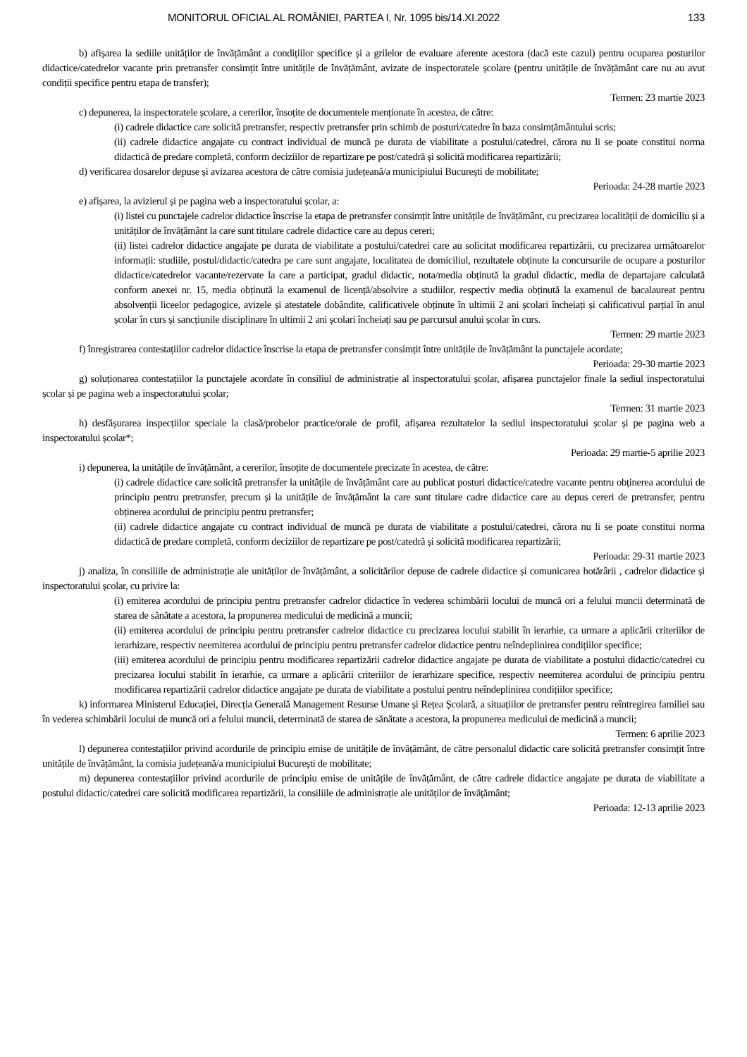MONITORUL OFICIAL AL ROMÂNIEI, PARTEA I, Nr. 1095 bis/14.XI.2022 133
b) afișarea la sediile unităților de învățământ a condițiilor specifice și a grilelor de evaluare aferente acestora (dacă este cazul) pentru ocuparea posturilor didactice/catedrelor vacante prin pretransfer consimțit între unitățile de învățământ, avizate de inspectoratele școlare (pentru unitățile de învățământ care nu au avut condiții specifice pentru etapa de transfer);
Termen: 23 martie 2023
c) depunerea, la inspectoratele școlare, a cererilor, însoțite de documentele menționate în acestea, de către:
(i) cadrele didactice care solicită pretransfer, respectiv pretransfer prin schimb de posturi/catedre în baza consimțământului scris;
(ii) cadrele didactice angajate cu contract individual de muncă pe durata de viabilitate a postului/catedrei, cărora nu li se poate constitui norma didactică de predare completă, conform deciziilor de repartizare pe post/catedră și solicită modificarea repartizării;
d) verificarea dosarelor depuse și avizarea acestora de către comisia județeană/a municipiului București de mobilitate;
Perioada: 24-28 martie 2023
e) afișarea, la avizierul și pe pagina web a inspectoratului școlar, a:
(i) listei cu punctajele cadrelor didactice înscrise la etapa de pretransfer consimțit între unitățile de învățământ, cu precizarea localității de domiciliu și a unităților de învățământ la care sunt titulare cadrele didactice care au depus cereri;
(ii) listei cadrelor didactice angajate pe durata de viabilitate a postului/catedrei care au solicitat modificarea repartizării, cu precizarea următoarelor informații: studiile, postul/didactic/catedra pe care sunt angajate, localitatea de domiciliul, rezultatele obținute la concursurile de ocupare a posturilor didactice/catedrelor vacante/rezervate la care a participat, gradul didactic, nota/media obținută la gradul didactic, media de departajare calculată conform anexei nr. 15, media obținută la examenul de licență/absolvire a studiilor, respectiv media obținută la examenul de bacalaureat pentru absolvenții liceelor pedagogice, avizele și atestatele dobândite, calificativele obținute în ultimii 2 ani școlari încheiați și calificativul parțial în anul școlar în curs și sancțiunile disciplinare în ultimii 2 ani școlari încheiați sau pe parcursul anului școlar în curs.
Termen: 29 martie 2023
f) înregistrarea contestațiilor cadrelor didactice înscrise la etapa de pretransfer consimțit între unitățile de învățământ la punctajele acordate;
Perioada: 29-30 martie 2023
g) soluționarea contestațiilor la punctajele acordate în consiliul de administrație al inspectoratului școlar, afișarea punctajelor finale la sediul inspectoratului școlar și pe pagina web a inspectoratului școlar;
Termen: 31 martie 2023
h) desfășurarea inspecțiilor speciale la clasă/probelor practice/orale de profil, afișarea rezultatelor la sediul inspectoratului școlar și pe pagina web a inspectoratului școlar*;
Perioada: 29 martie-5 aprilie 2023
i) depunerea, la unitățile de învățământ, a cererilor, însoțite de documentele precizate în acestea, de către:
(i) cadrele didactice care solicită pretransfer la unitățile de învățământ care au publicat posturi didactice/catedre vacante pentru obținerea acordului de principiu pentru pretransfer, precum și la unitățile de învățământ la care sunt titulare cadre didactice care au depus cereri de pretransfer, pentru obținerea acordului de principiu pentru pretransfer;
(ii) cadrele didactice angajate cu contract individual de muncă pe durata de viabilitate a postului/catedrei, cărora nu li se poate constitui norma didactică de predare completă, conform deciziilor de repartizare pe post/catedră și solicită modificarea repartizării;
Perioada: 29-31 martie 2023
j) analiza, în consiliile de administrație ale unităților de învățământ, a solicitărilor depuse de cadrele didactice și comunicarea hotărârii , cadrelor didactice și inspectoratului școlar, cu privire la:
(i) emiterea acordului de principiu pentru pretransfer cadrelor didactice în vederea schimbării locului de muncă ori a felului muncii determinată de starea de sănătate a acestora, la propunerea medicului de medicină a muncii;
(ii) emiterea acordului de principiu pentru pretransfer cadrelor didactice cu precizarea locului stabilit în ierarhie, ca urmare a aplicării criteriilor de ierarhizare, respectiv neemiterea acordului de principiu pentru pretransfer cadrelor didactice pentru neîndeplinirea condițiilor specifice;
(iii) emiterea acordului de principiu pentru modificarea repartizării cadrelor didactice angajate pe durata de viabilitate a postului didactic/catedrei cu precizarea locului stabilit în ierarhie, ca urmare a aplicării criteriilor de ierarhizare specifice, respectiv neemiterea acordului de principiu pentru modificarea repartizării cadrelor didactice angajate pe durata de viabilitate a postului pentru neîndeplinirea condițiilor specifice;
k) informarea Ministerul Educației, Direcția Generală Management Resurse Umane și Rețea Școlară, a situațiilor de pretransfer pentru reîntregirea familiei sau în vederea schimbării locului de muncă ori a felului muncii, determinată de starea de sănătate a acestora, la propunerea medicului de medicină a muncii;
Termen: 6 aprilie 2023
l) depunerea contestațiilor privind acordurile de principiu emise de unitățile de învățământ, de către personalul didactic care solicită pretransfer consimțit între unitățile de învățământ, la comisia județeană/a municipiului București de mobilitate;
m) depunerea contestațiilor privind acordurile de principiu emise de unitățile de învățământ, de către cadrele didactice angajate pe durata de viabilitate a postului didactic/catedrei care solicită modificarea repartizării, la consiliile de administrație ale unităților de învățământ;
Perioada: 12-13 aprilie 2023